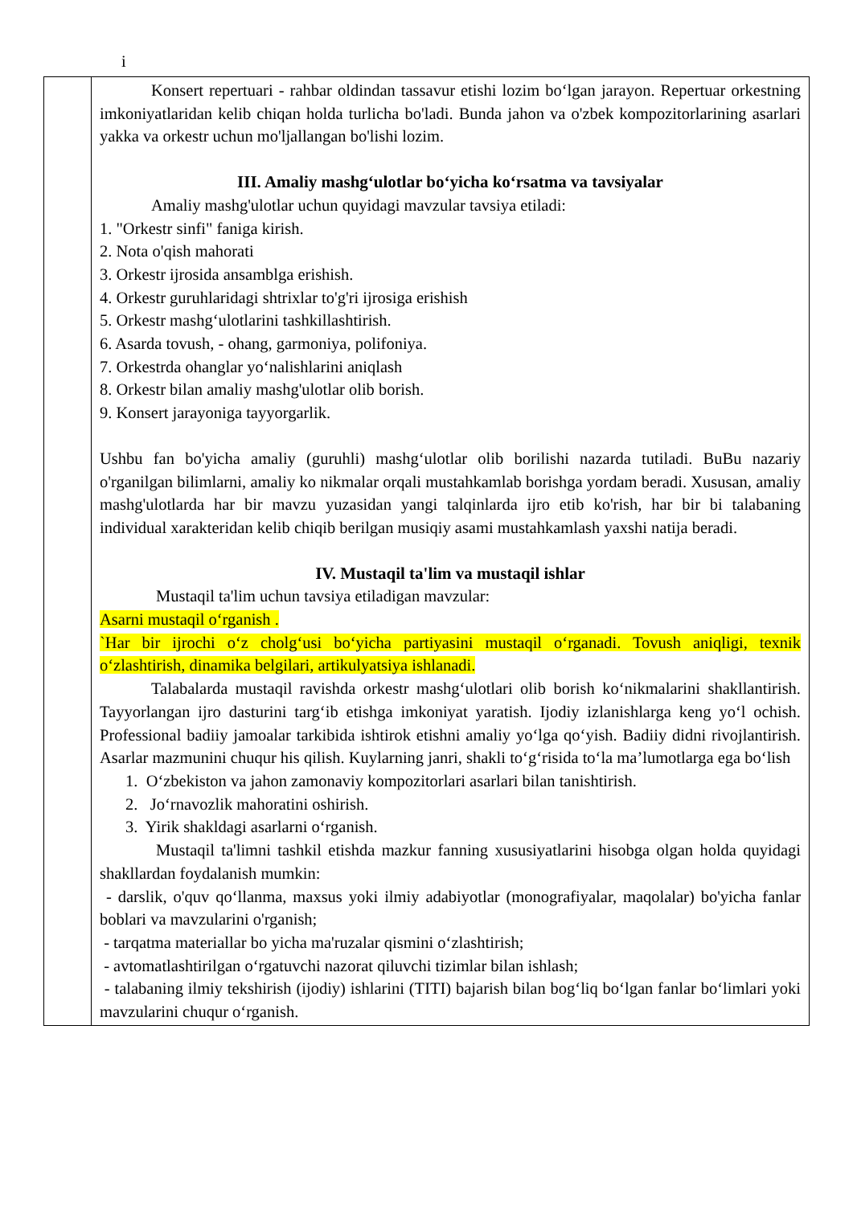i
| | Konsert repertuari - rahbar oldindan tassavur etishi lozim bo‘lgan jarayon. Repertuar orkestning imkoniyatlaridan kelib chiqan holda turlicha bo'ladi. Bunda jahon va o'zbek kompozitorlarining asarlari yakka va orkestr uchun mo'ljallangan bo'lishi lozim. III. Amaliy mashg‘ulotlar bo‘yicha ko‘rsatma va tavsiyalar Amaliy mashg'ulotlar uchun quyidagi mavzular tavsiya etiladi: 1. "Orkestr sinfi" faniga kirish. 2. Nota o'qish mahorati 3. Orkestr ijrosida ansamblga erishish. 4. Orkestr guruhlaridagi shtrixlar to'g'ri ijrosiga erishish 5. Orkestr mashg‘ulotlarini tashkillashtirish. 6. Asarda tovush, - ohang, garmoniya, polifoniya. 7. Orkestrda ohanglar yo‘nalishlarini aniqlash 8. Orkestr bilan amaliy mashg'ulotlar olib borish. 9. Konsert jarayoniga tayyorgarlik. Ushbu fan bo'yicha amaliy (guruhli) mashg‘ulotlar olib borilishi nazarda tutiladi. BuBu nazariy o'rganilgan bilimlarni, amaliy ko nikmalar orqali mustahkamlab borishga yordam beradi. Xususan, amaliy mashg'ulotlarda har bir mavzu yuzasidan yangi talqinlarda ijro etib ko'rish, har bir bi talabaning individual xarakteridan kelib chiqib berilgan musiqiy asami mustahkamlash yaxshi natija beradi. IV. Mustaqil ta'lim va mustaqil ishlar Mustaqil ta'lim uchun tavsiya etiladigan mavzular: Asarni mustaqil o‘rganish . `Har bir ijrochi o‘z cholg‘usi bo‘yicha partiyasini mustaqil o‘rganadi. Tovush aniqligi, texnik o‘zlashtirish, dinamika belgilari, artikulyatsiya ishlanadi. Talabalarda mustaqil ravishda orkestr mashg‘ulotlari olib borish ko‘nikmalarini shakllantirish. Tayyorlangan ijro dasturini targ‘ib etishga imkoniyat yaratish. Ijodiy izlanishlarga keng yo‘l ochish. Professional badiiy jamoalar tarkibida ishtirok etishni amaliy yo‘lga qo‘yish. Badiiy didni rivojlantirish. Asarlar mazmunini chuqur his qilish. Kuylarning janri, shakli to‘g‘risida to‘la ma’lumotlarga ega bo‘lish 1. O‘zbekiston va jahon zamonaviy kompozitorlari asarlari bilan tanishtirish. 2. Jo‘rnavozlik mahoratini oshirish. 3. Yirik shakldagi asarlarni o‘rganish. Mustaqil ta'limni tashkil etishda mazkur fanning xususiyatlarini hisobga olgan holda quyidagi shakllardan foydalanish mumkin: - darslik, o'quv qo‘llanma, maxsus yoki ilmiy adabiyotlar (monografiyalar, maqolalar) bo'yicha fanlar boblari va mavzularini o'rganish; - tarqatma materiallar bo yicha ma'ruzalar qismini o‘zlashtirish; - avtomatlashtirilgan o‘rgatuvchi nazorat qiluvchi tizimlar bilan ishlash; - talabaning ilmiy tekshirish (ijodiy) ishlarini (TITI) bajarish bilan bog‘liq bo‘lgan fanlar bo‘limlari yoki mavzularini chuqur o‘rganish. |